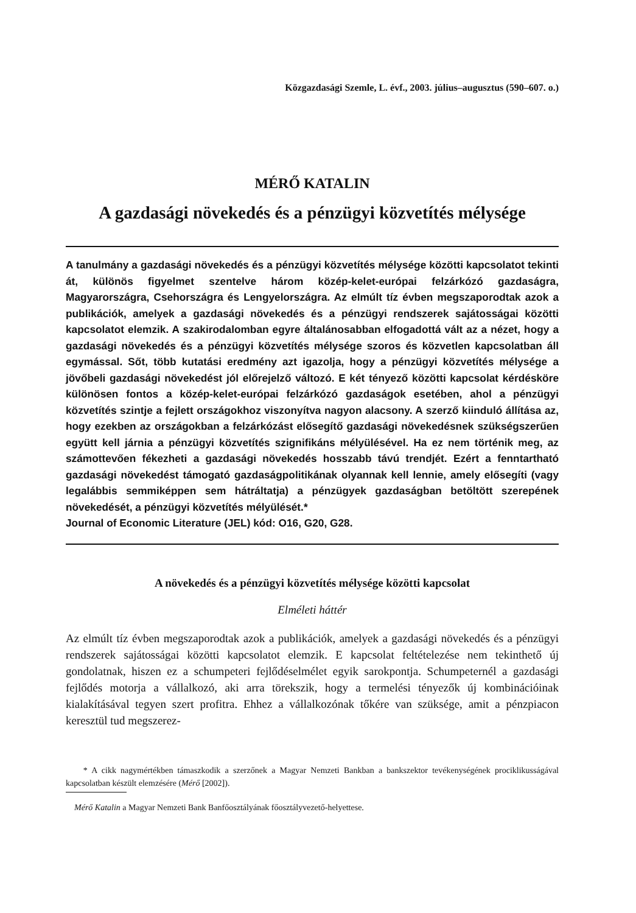Közgazdasági Szemle, L. évf., 2003. július–augusztus (590–607. o.)
MÉRŐ KATALIN
A gazdasági növekedés és a pénzügyi közvetítés mélysége
A tanulmány a gazdasági növekedés és a pénzügyi közvetítés mélysége közötti kapcsolatot tekinti át, különös figyelmet szentelve három közép-kelet-európai felzárkózó gazdaságra, Magyarországra, Csehországra és Lengyelországra. Az elmúlt tíz évben megszaporodtak azok a publikációk, amelyek a gazdasági növekedés és a pénzügyi rendszerek sajátosságai közötti kapcsolatot elemzik. A szakirodalomban egyre általánosabban elfogadottá vált az a nézet, hogy a gazdasági növekedés és a pénzügyi közvetítés mélysége szoros és közvetlen kapcsolatban áll egymással. Sőt, több kutatási eredmény azt igazolja, hogy a pénzügyi közvetítés mélysége a jövőbeli gazdasági növekedést jól előrejelző változó. E két tényező közötti kapcsolat kérdésköre különösen fontos a közép-kelet-európai felzárkózó gazdaságok esetében, ahol a pénzügyi közvetítés szintje a fejlett országokhoz viszonyítva nagyon alacsony. A szerző kiinduló állítása az, hogy ezekben az országokban a felzárkózást elősegítő gazdasági növekedésnek szükségszerűen együtt kell járnia a pénzügyi közvetítés szignifikáns mélyülésével. Ha ez nem történik meg, az számottevően fékezheti a gazdasági növekedés hosszabb távú trendjét. Ezért a fenntartható gazdasági növekedést támogató gazdaságpolitikának olyannak kell lennie, amely elősegíti (vagy legalábbis semmiképpen sem hátráltatja) a pénzügyek gazdaságban betöltött szerepének növekedését, a pénzügyi közvetítés mélyülését.*
Journal of Economic Literature (JEL) kód: O16, G20, G28.
A növekedés és a pénzügyi közvetítés mélysége közötti kapcsolat
Elméleti háttér
Az elmúlt tíz évben megszaporodtak azok a publikációk, amelyek a gazdasági növekedés és a pénzügyi rendszerek sajátosságai közötti kapcsolatot elemzik. E kapcsolat feltételezése nem tekinthető új gondolatnak, hiszen ez a schumpeteri fejlődéselmélet egyik sarokpontja. Schumpeternél a gazdasági fejlődés motorja a vállalkozó, aki arra törekszik, hogy a termelési tényezők új kombinációinak kialakításával tegyen szert profitra. Ehhez a vállalkozónak tőkére van szüksége, amit a pénzpiacon keresztül tud megszerez-
* A cikk nagymértékben támaszkodik a szerzőnek a Magyar Nemzeti Bankban a bankszektor tevékenységének prociklikusságával kapcsolatban készült elemzésére (Mérő [2002]).
Mérő Katalin a Magyar Nemzeti Bank Banfőosztályának főosztályvezető-helyettese.